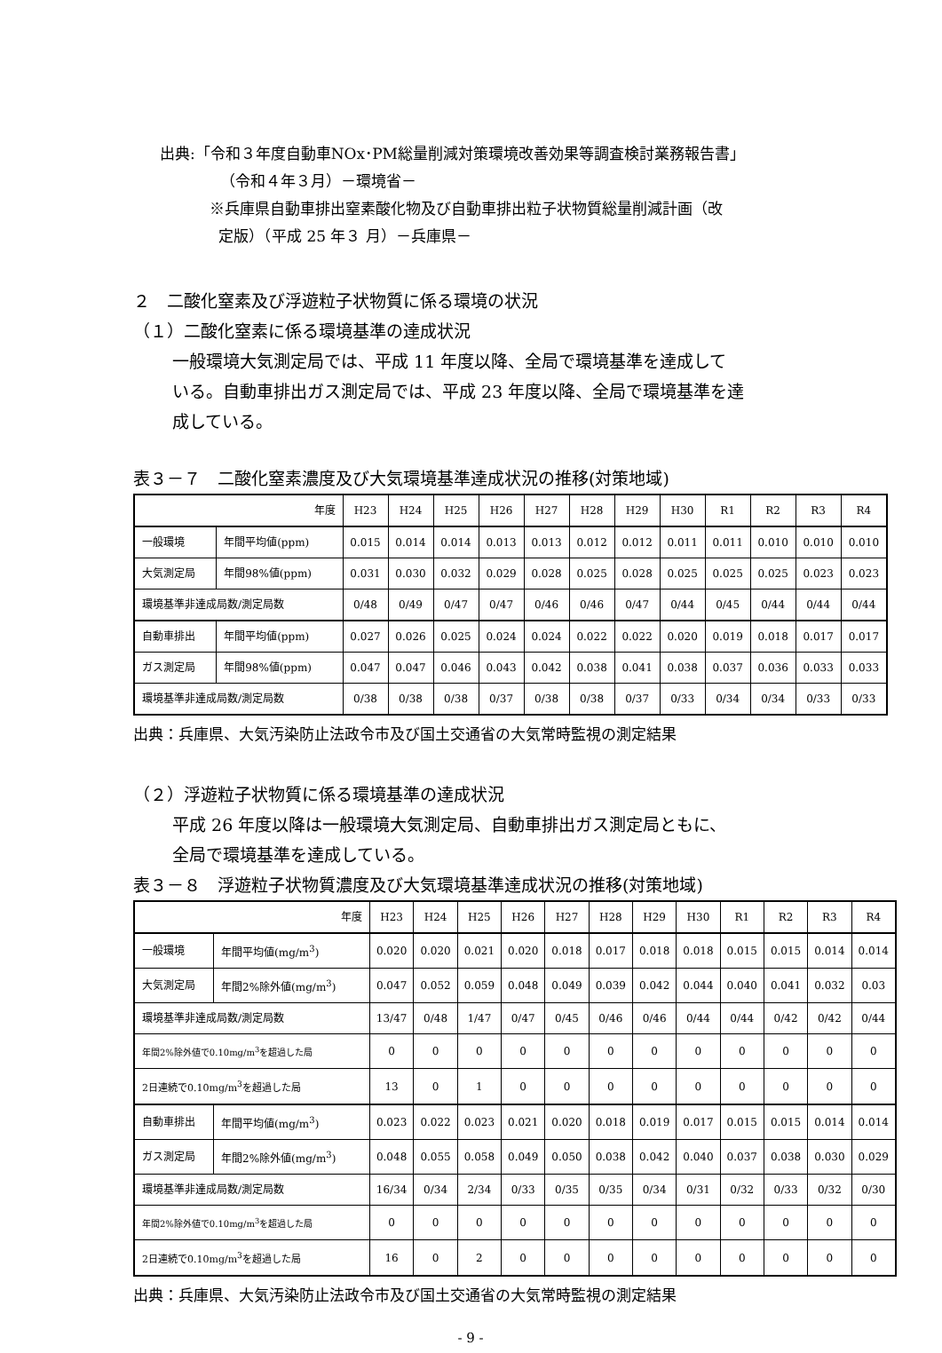出典:「令和３年度自動車NOx･PM総量削減対策環境改善効果等調査検討業務報告書」
（令和４年３月）－環境省－
※兵庫県自動車排出窒素酸化物及び自動車排出粒子状物質総量削減計画（改
定版）（平成 25 年３ 月）－兵庫県－
２　二酸化窒素及び浮遊粒子状物質に係る環境の状況
（１）二酸化窒素に係る環境基準の達成状況
一般環境大気測定局では、平成 11 年度以降、全局で環境基準を達成して
いる。自動車排出ガス測定局では、平成 23 年度以降、全局で環境基準を達
成している。
表３－７　二酸化窒素濃度及び大気環境基準達成状況の推移(対策地域)
| 年度 | | H23 | H24 | H25 | H26 | H27 | H28 | H29 | H30 | R1 | R2 | R3 | R4 |
| 一般環境 | 年間平均値(ppm) | 0.015 | 0.014 | 0.014 | 0.013 | 0.013 | 0.012 | 0.012 | 0.011 | 0.011 | 0.010 | 0.010 | 0.010 |
| 大気測定局 | 年間98%値(ppm) | 0.031 | 0.030 | 0.032 | 0.029 | 0.028 | 0.025 | 0.028 | 0.025 | 0.025 | 0.025 | 0.023 | 0.023 |
| 環境基準非達成局数/測定局数 | | 0/48 | 0/49 | 0/47 | 0/47 | 0/46 | 0/46 | 0/47 | 0/44 | 0/45 | 0/44 | 0/44 | 0/44 |
| 自動車排出 | 年間平均値(ppm) | 0.027 | 0.026 | 0.025 | 0.024 | 0.024 | 0.022 | 0.022 | 0.020 | 0.019 | 0.018 | 0.017 | 0.017 |
| ガス測定局 | 年間98%値(ppm) | 0.047 | 0.047 | 0.046 | 0.043 | 0.042 | 0.038 | 0.041 | 0.038 | 0.037 | 0.036 | 0.033 | 0.033 |
| 環境基準非達成局数/測定局数 | | 0/38 | 0/38 | 0/38 | 0/37 | 0/38 | 0/38 | 0/37 | 0/33 | 0/34 | 0/34 | 0/33 | 0/33 |
出典：兵庫県、大気汚染防止法政令市及び国土交通省の大気常時監視の測定結果
（２）浮遊粒子状物質に係る環境基準の達成状況
平成 26 年度以降は一般環境大気測定局、自動車排出ガス測定局ともに、
全局で環境基準を達成している。
表３－８　浮遊粒子状物質濃度及び大気環境基準達成状況の推移(対策地域)
| 年度 | | H23 | H24 | H25 | H26 | H27 | H28 | H29 | H30 | R1 | R2 | R3 | R4 |
| 一般環境 | 年間平均値(mg/m<sup>3</sup>) | 0.020 | 0.020 | 0.021 | 0.020 | 0.018 | 0.017 | 0.018 | 0.018 | 0.015 | 0.015 | 0.014 | 0.014 |
| 大気測定局 | 年間2%除外値(mg/m<sup>3</sup>) | 0.047 | 0.052 | 0.059 | 0.048 | 0.049 | 0.039 | 0.042 | 0.044 | 0.040 | 0.041 | 0.032 | 0.03 |
| 環境基準非達成局数/測定局数 | | 13/47 | 0/48 | 1/47 | 0/47 | 0/45 | 0/46 | 0/46 | 0/44 | 0/44 | 0/42 | 0/42 | 0/44 |
| 年間2%除外値で0.10mg/m<sup>3</sup>を超過した局 | | 0 | 0 | 0 | 0 | 0 | 0 | 0 | 0 | 0 | 0 | 0 | 0 |
| 2日連続で0.10mg/m<sup>3</sup>を超過した局 | | 13 | 0 | 1 | 0 | 0 | 0 | 0 | 0 | 0 | 0 | 0 | 0 |
| 自動車排出 | 年間平均値(mg/m<sup>3</sup>) | 0.023 | 0.022 | 0.023 | 0.021 | 0.020 | 0.018 | 0.019 | 0.017 | 0.015 | 0.015 | 0.014 | 0.014 |
| ガス測定局 | 年間2%除外値(mg/m<sup>3</sup>) | 0.048 | 0.055 | 0.058 | 0.049 | 0.050 | 0.038 | 0.042 | 0.040 | 0.037 | 0.038 | 0.030 | 0.029 |
| 環境基準非達成局数/測定局数 | | 16/34 | 0/34 | 2/34 | 0/33 | 0/35 | 0/35 | 0/34 | 0/31 | 0/32 | 0/33 | 0/32 | 0/30 |
| 年間2%除外値で0.10mg/m<sup>3</sup>を超過した局 | | 0 | 0 | 0 | 0 | 0 | 0 | 0 | 0 | 0 | 0 | 0 | 0 |
| 2日連続で0.10mg/m<sup>3</sup>を超過した局 | | 16 | 0 | 2 | 0 | 0 | 0 | 0 | 0 | 0 | 0 | 0 | 0 |
出典：兵庫県、大気汚染防止法政令市及び国土交通省の大気常時監視の測定結果
- 9 -